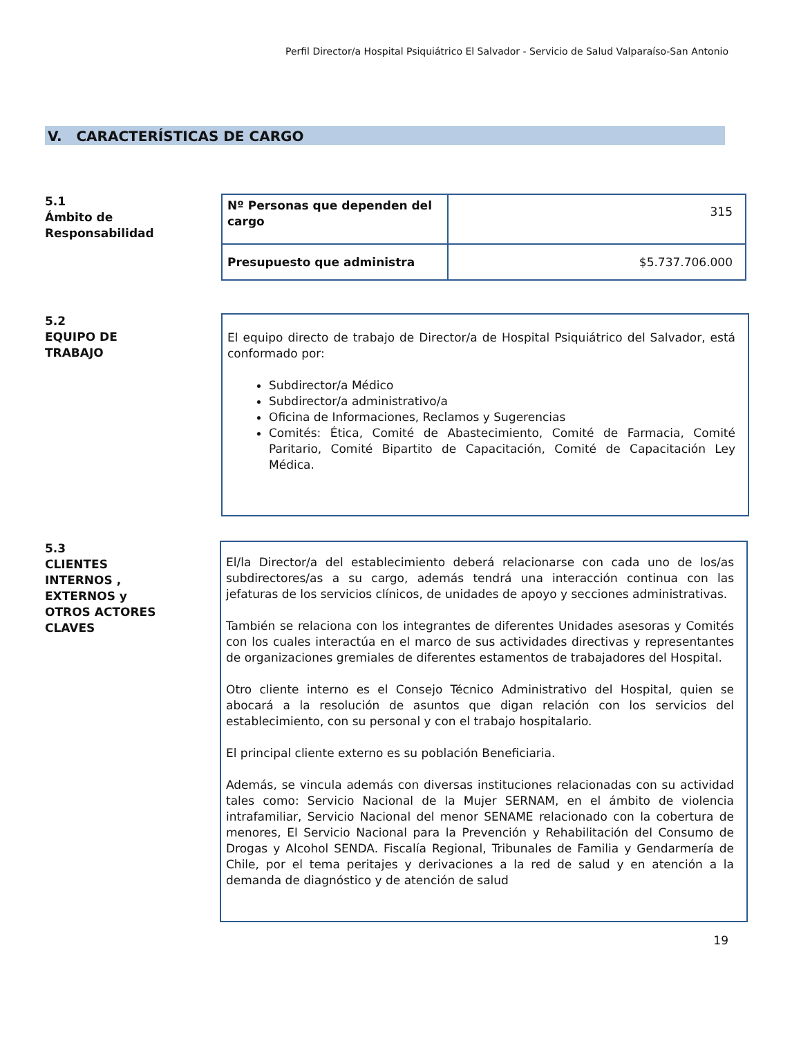Perfil Director/a Hospital Psiquiátrico El Salvador - Servicio de Salud Valparaíso-San Antonio
V. CARACTERÍSTICAS DE CARGO
5.1
Ámbito de Responsabilidad
| Nº Personas que dependen del cargo | 315 |
| Presupuesto que administra | $5.737.706.000 |
5.2
EQUIPO DE TRABAJO
El equipo directo de trabajo de Director/a de Hospital Psiquiátrico del Salvador, está conformado por:
Subdirector/a Médico
Subdirector/a administrativo/a
Oficina de Informaciones, Reclamos y Sugerencias
Comités: Ética, Comité de Abastecimiento, Comité de Farmacia, Comité Paritario, Comité Bipartito de Capacitación, Comité de Capacitación Ley Médica.
5.3
CLIENTES INTERNOS , EXTERNOS y OTROS ACTORES CLAVES
El/la Director/a del establecimiento deberá relacionarse con cada uno de los/as subdirectores/as a su cargo, además tendrá una interacción continua con las jefaturas de los servicios clínicos, de unidades de apoyo y secciones administrativas.
También se relaciona con los integrantes de diferentes Unidades asesoras y Comités con los cuales interactúa en el marco de sus actividades directivas y representantes de organizaciones gremiales de diferentes estamentos de trabajadores del Hospital.
Otro cliente interno es el Consejo Técnico Administrativo del Hospital, quien se abocará a la resolución de asuntos que digan relación con los servicios del establecimiento, con su personal y con el trabajo hospitalario.
El principal cliente externo es su población Beneficiaria.
Además, se vincula además con diversas instituciones relacionadas con su actividad tales como: Servicio Nacional de la Mujer SERNAM, en el ámbito de violencia intrafamiliar, Servicio Nacional del menor SENAME relacionado con la cobertura de menores, El Servicio Nacional para la Prevención y Rehabilitación del Consumo de Drogas y Alcohol SENDA. Fiscalía Regional, Tribunales de Familia y Gendarmería de Chile, por el tema peritajes y derivaciones a la red de salud y en atención a la demanda de diagnóstico y de atención de salud
19